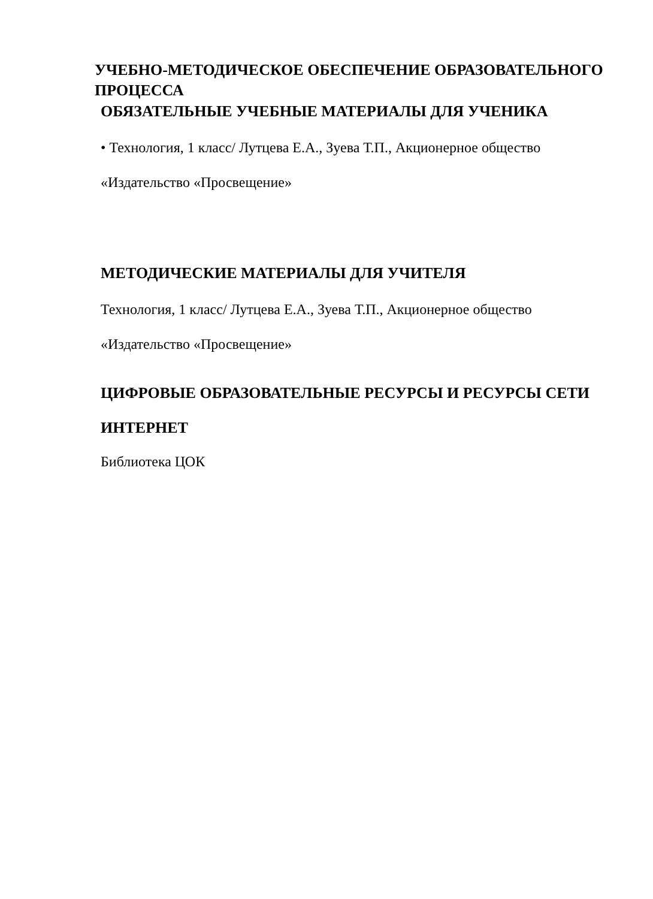УЧЕБНО-МЕТОДИЧЕСКОЕ ОБЕСПЕЧЕНИЕ ОБРАЗОВАТЕЛЬНОГО ПРОЦЕССА
ОБЯЗАТЕЛЬНЫЕ УЧЕБНЫЕ МАТЕРИАЛЫ ДЛЯ УЧЕНИКА
• Технология, 1 класс/ Лутцева Е.А., Зуева Т.П., Акционерное общество
«Издательство «Просвещение»
МЕТОДИЧЕСКИЕ МАТЕРИАЛЫ ДЛЯ УЧИТЕЛЯ
Технология, 1 класс/ Лутцева Е.А., Зуева Т.П., Акционерное общество
«Издательство «Просвещение»
ЦИФРОВЫЕ ОБРАЗОВАТЕЛЬНЫЕ РЕСУРСЫ И РЕСУРСЫ СЕТИ
ИНТЕРНЕТ
Библиотека ЦОК